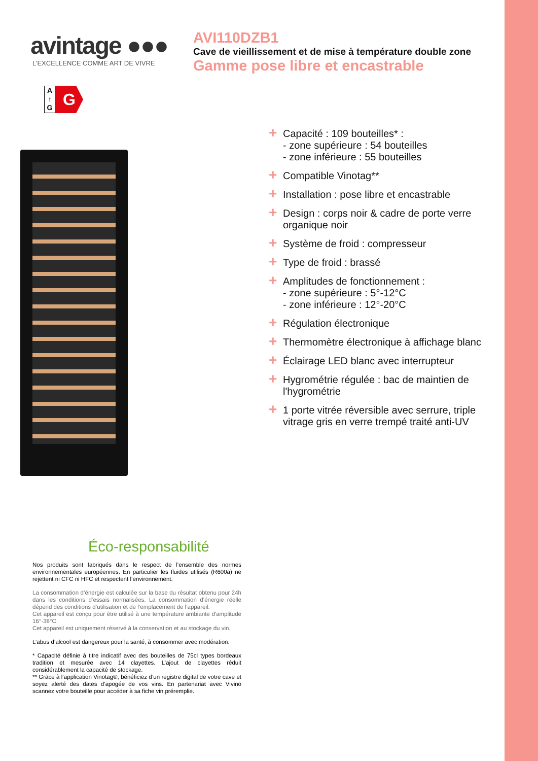avintage ●●●
L’EXCELLENCE COMME ART DE VIVRE
AVI110DZB1
Cave de vieillissement et de mise à température double zone
Gamme pose libre et encastrable
A
↑
G
G
+ Capacité : 109 bouteilles* :
- zone supérieure : 54 bouteilles
- zone inférieure : 55 bouteilles
+ Compatible Vinotag**
+ Installation : pose libre et encastrable
+ Design : corps noir & cadre de porte verre organique noir
+ Système de froid : compresseur
+ Type de froid : brassé
+ Amplitudes de fonctionnement :
- zone supérieure : 5°-12°C
- zone inférieure : 12°-20°C
+ Régulation électronique
+ Thermomètre électronique à affichage blanc
+ Éclairage LED blanc avec interrupteur
+ Hygrométrie régulée : bac de maintien de l'hygrométrie
+ 1 porte vitrée réversible avec serrure, triple vitrage gris en verre trempé traité anti-UV
Éco-responsabilité
Nos produits sont fabriqués dans le respect de l’ensemble des normes environnementales européennes. En particulier les fluides utilisés (R600a) ne rejettent ni CFC ni HFC et respectent l’environnement.
La consommation d’énergie est calculée sur la base du résultat obtenu pour 24h dans les conditions d’essais normalisées. La consommation d’énergie réelle dépend des conditions d’utilisation et de l’emplacement de l’appareil.
Cet appareil est conçu pour être utilisé à une température ambiante d'amplitude 16°-38°C.
Cet appareil est uniquement réservé à la conservation et au stockage du vin.
L’abus d’alcool est dangereux pour la santé, à consommer avec modération.
* Capacité définie à titre indicatif avec des bouteilles de 75cl types bordeaux tradition et mesurée avec 14 clayettes. L’ajout de clayettes réduit considérablement la capacité de stockage.
** Grâce à l’application Vinotag®, bénéficiez d’un registre digital de votre cave et soyez alerté des dates d’apogée de vos vins. En partenariat avec Vivino scannez votre bouteille pour accéder à sa fiche vin préremplie.